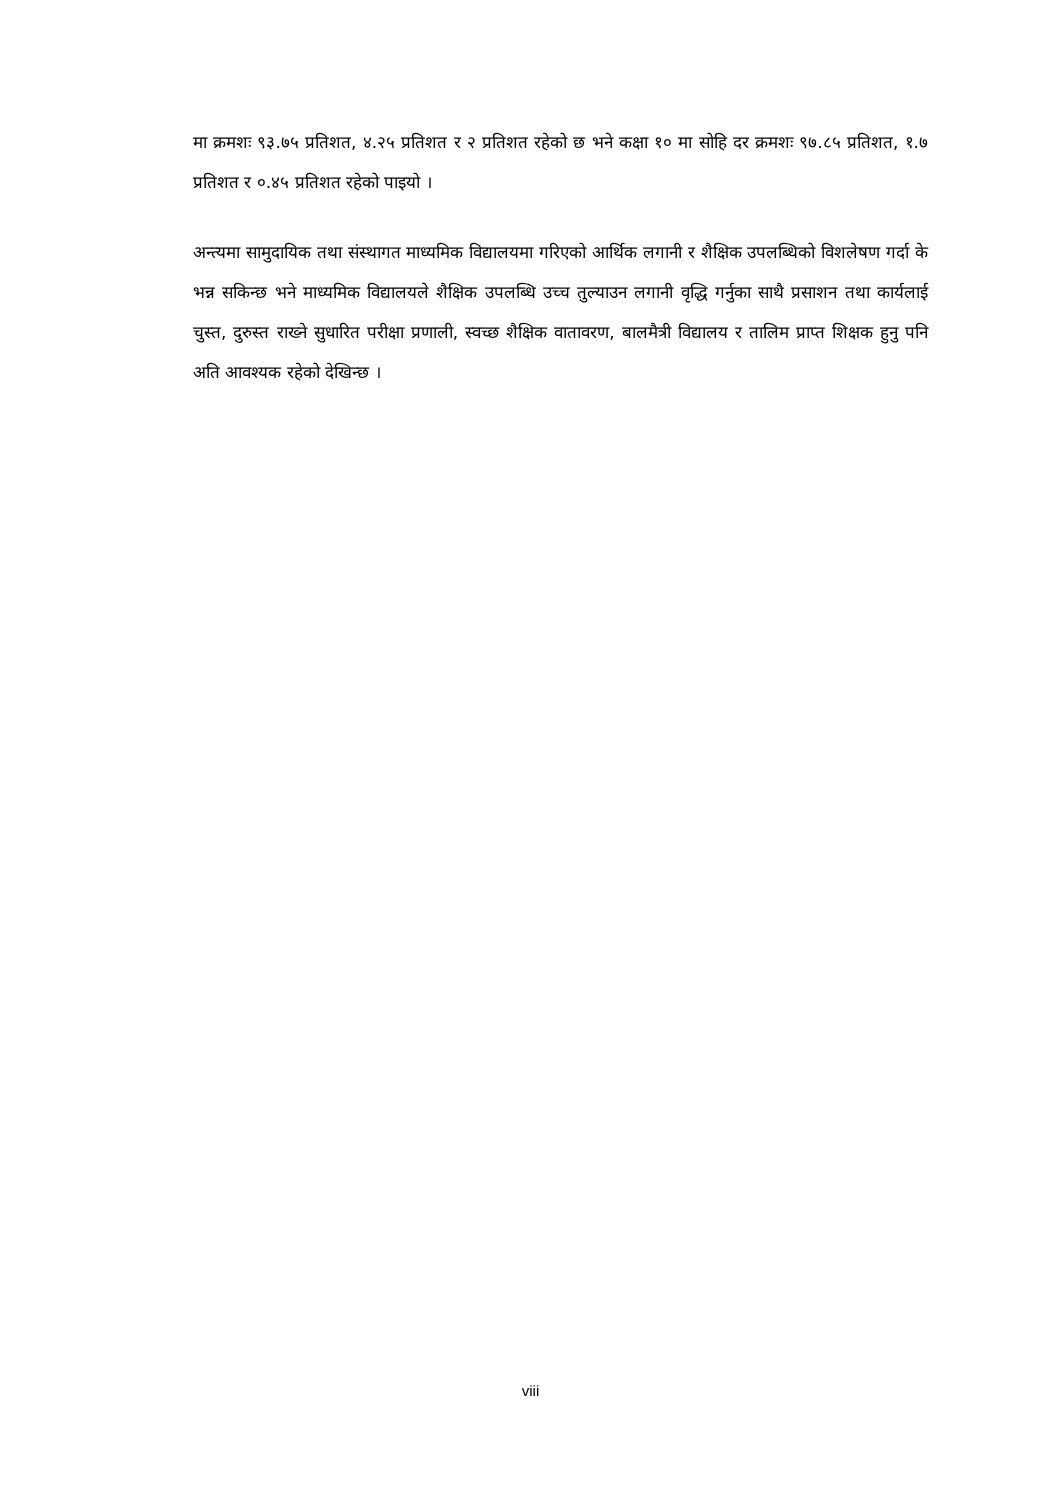मा क्रमशः ९३.७५ प्रतिशत, ४.२५ प्रतिशत र २ प्रतिशत रहेको छ भने कक्षा १० मा सोहि दर क्रमशः ९७.८५ प्रतिशत, १.७ प्रतिशत र ०.४५ प्रतिशत रहेको पाइयो ।
अन्त्यमा सामुदायिक तथा संस्थागत माध्यमिक विद्यालयमा गरिएको आर्थिक लगानी र शैक्षिक उपलब्धिको विशलेषण गर्दा के भन्न सकिन्छ भने माध्यमिक विद्यालयले शैक्षिक उपलब्धि उच्च तुल्याउन लगानी वृद्धि गर्नुका साथै प्रसाशन तथा कार्यलाई चुस्त, दुरुस्त राख्ने सुधारित परीक्षा प्रणाली, स्वच्छ शैक्षिक वातावरण, बालमैत्री विद्यालय र तालिम प्राप्त शिक्षक हुनु पनि अति आवश्यक रहेको देखिन्छ ।
viii